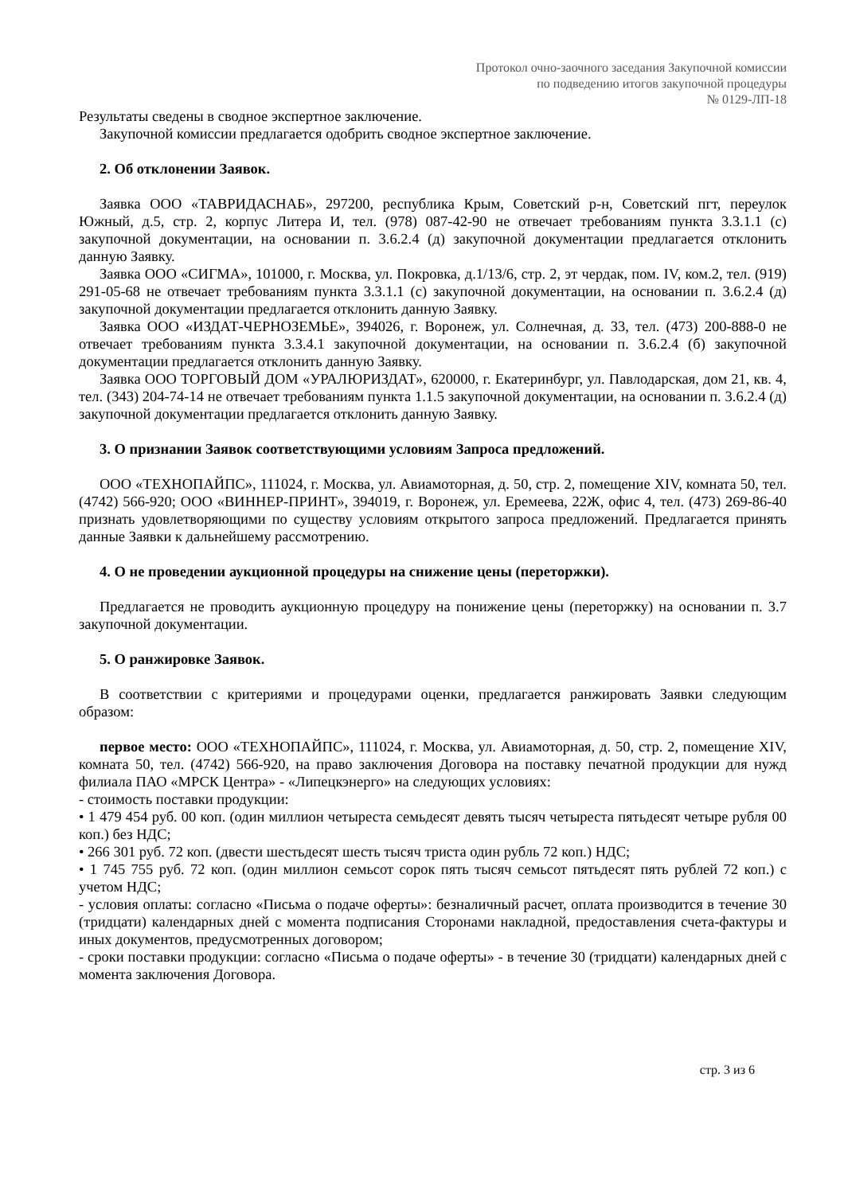Протокол очно-заочного заседания Закупочной комиссии
по подведению итогов закупочной процедуры
№ 0129-ЛП-18
Результаты сведены в сводное экспертное заключение.
Закупочной комиссии предлагается одобрить сводное экспертное заключение.
2. Об отклонении Заявок.
Заявка ООО «ТАВРИДАСНАБ», 297200, республика Крым, Советский р-н, Советский пгт, переулок Южный, д.5, стр. 2, корпус Литера И, тел. (978) 087-42-90 не отвечает требованиям пункта 3.3.1.1 (с) закупочной документации, на основании п. 3.6.2.4 (д) закупочной документации предлагается отклонить данную Заявку.
Заявка ООО «СИГМА», 101000, г. Москва, ул. Покровка, д.1/13/6, стр. 2, эт чердак, пом. IV, ком.2, тел. (919) 291-05-68 не отвечает требованиям пункта 3.3.1.1 (с) закупочной документации, на основании п. 3.6.2.4 (д) закупочной документации предлагается отклонить данную Заявку.
Заявка ООО «ИЗДАТ-ЧЕРНОЗЕМЬЕ», 394026, г. Воронеж, ул. Солнечная, д. 33, тел. (473) 200-888-0 не отвечает требованиям пункта 3.3.4.1 закупочной документации, на основании п. 3.6.2.4 (б) закупочной документации предлагается отклонить данную Заявку.
Заявка ООО ТОРГОВЫЙ ДОМ «УРАЛЮРИЗДАТ», 620000, г. Екатеринбург, ул. Павлодарская, дом 21, кв. 4, тел. (343) 204-74-14 не отвечает требованиям пункта 1.1.5 закупочной документации, на основании п. 3.6.2.4 (д) закупочной документации предлагается отклонить данную Заявку.
3. О признании Заявок соответствующими условиям Запроса предложений.
ООО «ТЕХНОПАЙПС», 111024, г. Москва, ул. Авиамоторная, д. 50, стр. 2, помещение XIV, комната 50, тел. (4742) 566-920; ООО «ВИННЕР-ПРИНТ», 394019, г. Воронеж, ул. Еремеева, 22Ж, офис 4, тел. (473) 269-86-40 признать удовлетворяющими по существу условиям открытого запроса предложений. Предлагается принять данные Заявки к дальнейшему рассмотрению.
4. О не проведении аукционной процедуры на снижение цены (переторжки).
Предлагается не проводить аукционную процедуру на понижение цены (переторжку) на основании п. 3.7 закупочной документации.
5. О ранжировке Заявок.
В соответствии с критериями и процедурами оценки, предлагается ранжировать Заявки следующим образом:
первое место: ООО «ТЕХНОПАЙПС», 111024, г. Москва, ул. Авиамоторная, д. 50, стр. 2, помещение XIV, комната 50, тел. (4742) 566-920, на право заключения Договора на поставку печатной продукции для нужд филиала ПАО «МРСК Центра» - «Липецкэнерго» на следующих условиях:
- стоимость поставки продукции:
• 1 479 454 руб. 00 коп. (один миллион четыреста семьдесят девять тысяч четыреста пятьдесят четыре рубля 00 коп.) без НДС;
• 266 301 руб. 72 коп. (двести шестьдесят шесть тысяч триста один рубль 72 коп.) НДС;
• 1 745 755 руб. 72 коп. (один миллион семьсот сорок пять тысяч семьсот пятьдесят пять рублей 72 коп.) с учетом НДС;
- условия оплаты: согласно «Письма о подаче оферты»: безналичный расчет, оплата производится в течение 30 (тридцати) календарных дней с момента подписания Сторонами накладной, предоставления счета-фактуры и иных документов, предусмотренных договором;
- сроки поставки продукции: согласно «Письма о подаче оферты» - в течение 30 (тридцати) календарных дней с момента заключения Договора.
стр. 3 из 6